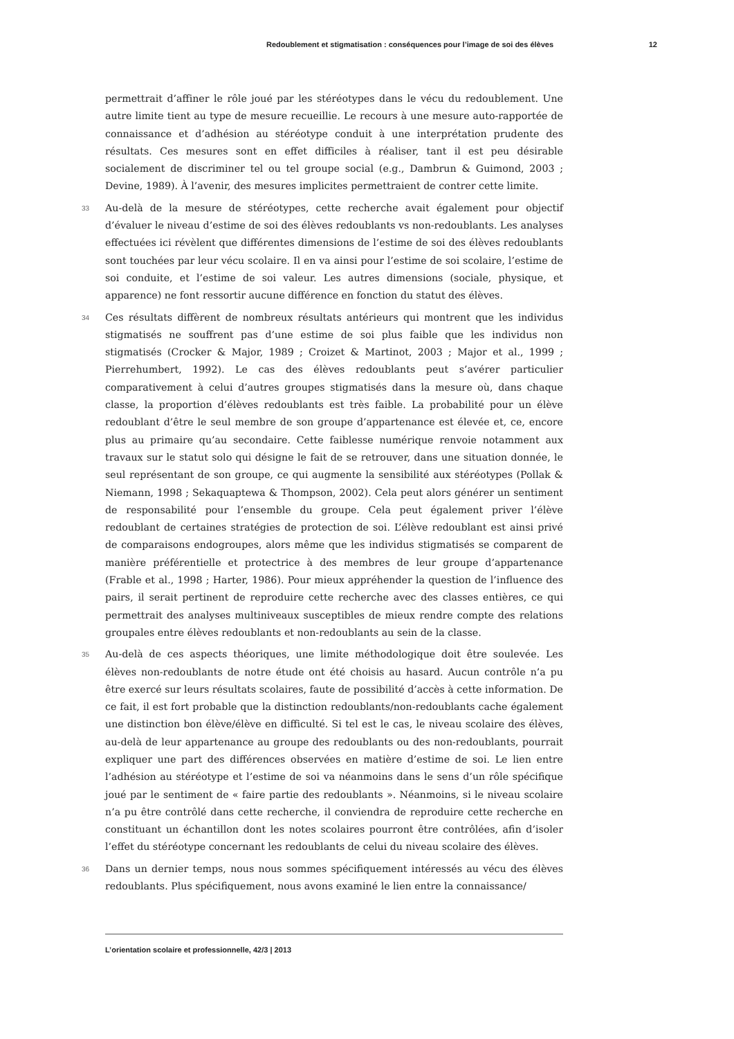Redoublement et stigmatisation : conséquences pour l’image de soi des élèves 12
permettrait d’affiner le rôle joué par les stéréotypes dans le vécu du redoublement. Une autre limite tient au type de mesure recueillie. Le recours à une mesure auto-rapportée de connaissance et d’adhésion au stéréotype conduit à une interprétation prudente des résultats. Ces mesures sont en effet difficiles à réaliser, tant il est peu désirable socialement de discriminer tel ou tel groupe social (e.g., Dambrun & Guimond, 2003 ; Devine, 1989). À l’avenir, des mesures implicites permettraient de contrer cette limite.
33 Au-delà de la mesure de stéréotypes, cette recherche avait également pour objectif d’évaluer le niveau d’estime de soi des élèves redoublants vs non-redoublants. Les analyses effectuées ici révèlent que différentes dimensions de l’estime de soi des élèves redoublants sont touchées par leur vécu scolaire. Il en va ainsi pour l’estime de soi scolaire, l’estime de soi conduite, et l’estime de soi valeur. Les autres dimensions (sociale, physique, et apparence) ne font ressortir aucune différence en fonction du statut des élèves.
34 Ces résultats diffèrent de nombreux résultats antérieurs qui montrent que les individus stigmatisés ne souffrent pas d’une estime de soi plus faible que les individus non stigmatisés (Crocker & Major, 1989 ; Croizet & Martinot, 2003 ; Major et al., 1999 ; Pierrehumbert, 1992). Le cas des élèves redoublants peut s’avérer particulier comparativement à celui d’autres groupes stigmatisés dans la mesure où, dans chaque classe, la proportion d’élèves redoublants est très faible. La probabilité pour un élève redoublant d’être le seul membre de son groupe d’appartenance est élevée et, ce, encore plus au primaire qu’au secondaire. Cette faiblesse numérique renvoie notamment aux travaux sur le statut solo qui désigne le fait de se retrouver, dans une situation donnée, le seul représentant de son groupe, ce qui augmente la sensibilité aux stéréotypes (Pollak & Niemann, 1998 ; Sekaquaptewa & Thompson, 2002). Cela peut alors générer un sentiment de responsabilité pour l’ensemble du groupe. Cela peut également priver l’élève redoublant de certaines stratégies de protection de soi. L’élève redoublant est ainsi privé de comparaisons endogroupes, alors même que les individus stigmatisés se comparent de manière préférentielle et protectrice à des membres de leur groupe d’appartenance (Frable et al., 1998 ; Harter, 1986). Pour mieux appréhender la question de l’influence des pairs, il serait pertinent de reproduire cette recherche avec des classes entières, ce qui permettrait des analyses multiniveaux susceptibles de mieux rendre compte des relations groupales entre élèves redoublants et non-redoublants au sein de la classe.
35 Au-delà de ces aspects théoriques, une limite méthodologique doit être soulevée. Les élèves non-redoublants de notre étude ont été choisis au hasard. Aucun contrôle n’a pu être exercé sur leurs résultats scolaires, faute de possibilité d’accès à cette information. De ce fait, il est fort probable que la distinction redoublants/non-redoublants cache également une distinction bon élève/élève en difficulté. Si tel est le cas, le niveau scolaire des élèves, au-delà de leur appartenance au groupe des redoublants ou des non-redoublants, pourrait expliquer une part des différences observées en matière d’estime de soi. Le lien entre l’adhésion au stéréotype et l’estime de soi va néanmoins dans le sens d’un rôle spécifique joué par le sentiment de « faire partie des redoublants ». Néanmoins, si le niveau scolaire n’a pu être contrôlé dans cette recherche, il conviendra de reproduire cette recherche en constituant un échantillon dont les notes scolaires pourront être contrôlées, afin d’isoler l’effet du stéréotype concernant les redoublants de celui du niveau scolaire des élèves.
36 Dans un dernier temps, nous nous sommes spécifiquement intéressés au vécu des élèves redoublants. Plus spécifiquement, nous avons examiné le lien entre la connaissance/
L’orientation scolaire et professionnelle, 42/3 | 2013